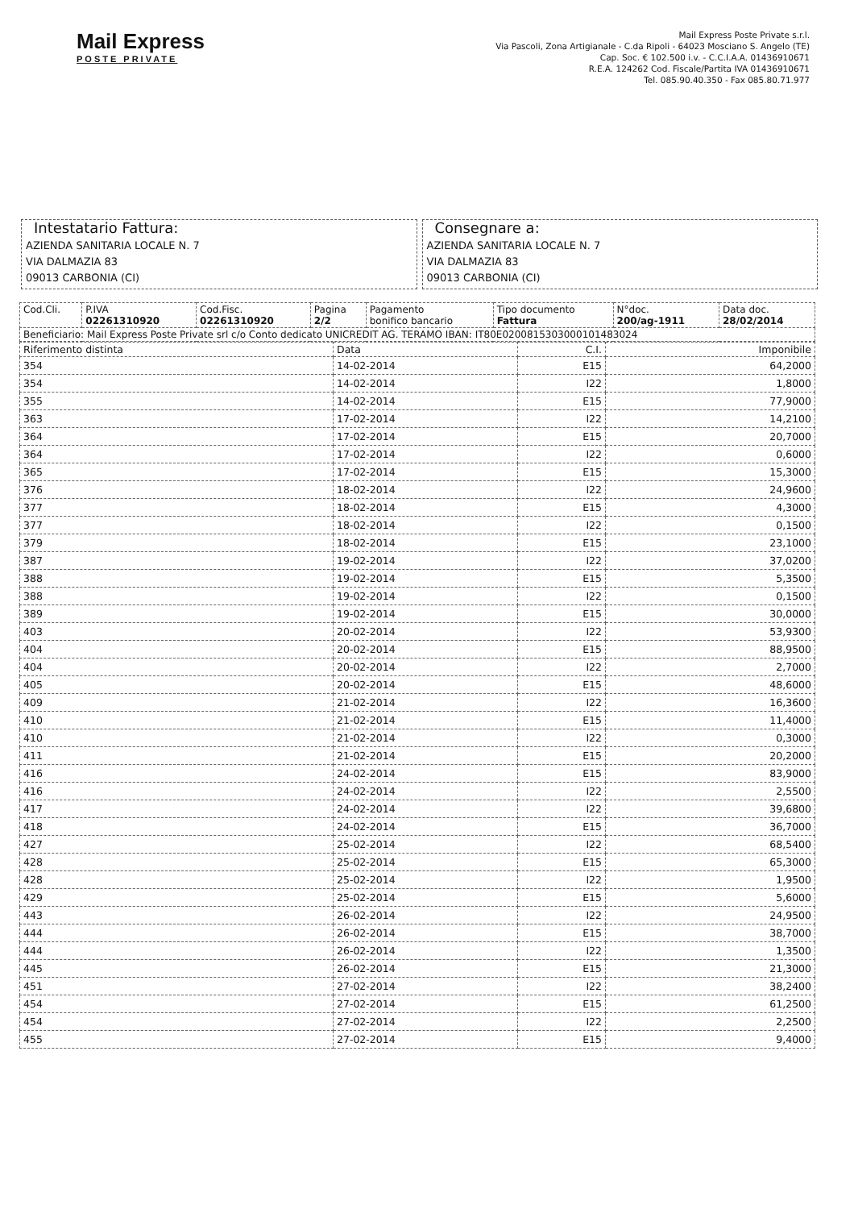Mail Express
POSTE PRIVATE
Mail Express Poste Private s.r.l.
Via Pascoli, Zona Artigianale - C.da Ripoli - 64023 Mosciano S. Angelo (TE)
Cap. Soc. € 102.500 i.v. - C.C.I.A.A. 01436910671
R.E.A. 124262 Cod. Fiscale/Partita IVA 01436910671
Tel. 085.90.40.350 - Fax 085.80.71.977
Intestatario Fattura:
AZIENDA SANITARIA LOCALE N. 7
VIA DALMAZIA 83
09013 CARBONIA (CI)
Consegnare a:
AZIENDA SANITARIA LOCALE N. 7
VIA DALMAZIA 83
09013 CARBONIA (CI)
| Cod.Cli. | P.IVA 02261310920 | Cod.Fisc. 02261310920 | Pagina 2/2 | Pagamento bonifico bancario | Tipo documento Fattura | N°doc. 200/ag-1911 | Data doc. 28/02/2014 |
| Beneficiario: Mail Express Poste Private srl c/o Conto dedicato UNICREDIT AG. TERAMO IBAN: IT80E0200815303000101483024 | | | | | | | |
| Riferimento distinta | Data | C.I. | Imponibile |
| --- | --- | --- | --- |
| 354 | 14-02-2014 | E15 | 64,2000 |
| 354 | 14-02-2014 | I22 | 1,8000 |
| 355 | 14-02-2014 | E15 | 77,9000 |
| 363 | 17-02-2014 | I22 | 14,2100 |
| 364 | 17-02-2014 | E15 | 20,7000 |
| 364 | 17-02-2014 | I22 | 0,6000 |
| 365 | 17-02-2014 | E15 | 15,3000 |
| 376 | 18-02-2014 | I22 | 24,9600 |
| 377 | 18-02-2014 | E15 | 4,3000 |
| 377 | 18-02-2014 | I22 | 0,1500 |
| 379 | 18-02-2014 | E15 | 23,1000 |
| 387 | 19-02-2014 | I22 | 37,0200 |
| 388 | 19-02-2014 | E15 | 5,3500 |
| 388 | 19-02-2014 | I22 | 0,1500 |
| 389 | 19-02-2014 | E15 | 30,0000 |
| 403 | 20-02-2014 | I22 | 53,9300 |
| 404 | 20-02-2014 | E15 | 88,9500 |
| 404 | 20-02-2014 | I22 | 2,7000 |
| 405 | 20-02-2014 | E15 | 48,6000 |
| 409 | 21-02-2014 | I22 | 16,3600 |
| 410 | 21-02-2014 | E15 | 11,4000 |
| 410 | 21-02-2014 | I22 | 0,3000 |
| 411 | 21-02-2014 | E15 | 20,2000 |
| 416 | 24-02-2014 | E15 | 83,9000 |
| 416 | 24-02-2014 | I22 | 2,5500 |
| 417 | 24-02-2014 | I22 | 39,6800 |
| 418 | 24-02-2014 | E15 | 36,7000 |
| 427 | 25-02-2014 | I22 | 68,5400 |
| 428 | 25-02-2014 | E15 | 65,3000 |
| 428 | 25-02-2014 | I22 | 1,9500 |
| 429 | 25-02-2014 | E15 | 5,6000 |
| 443 | 26-02-2014 | I22 | 24,9500 |
| 444 | 26-02-2014 | E15 | 38,7000 |
| 444 | 26-02-2014 | I22 | 1,3500 |
| 445 | 26-02-2014 | E15 | 21,3000 |
| 451 | 27-02-2014 | I22 | 38,2400 |
| 454 | 27-02-2014 | E15 | 61,2500 |
| 454 | 27-02-2014 | I22 | 2,2500 |
| 455 | 27-02-2014 | E15 | 9,4000 |